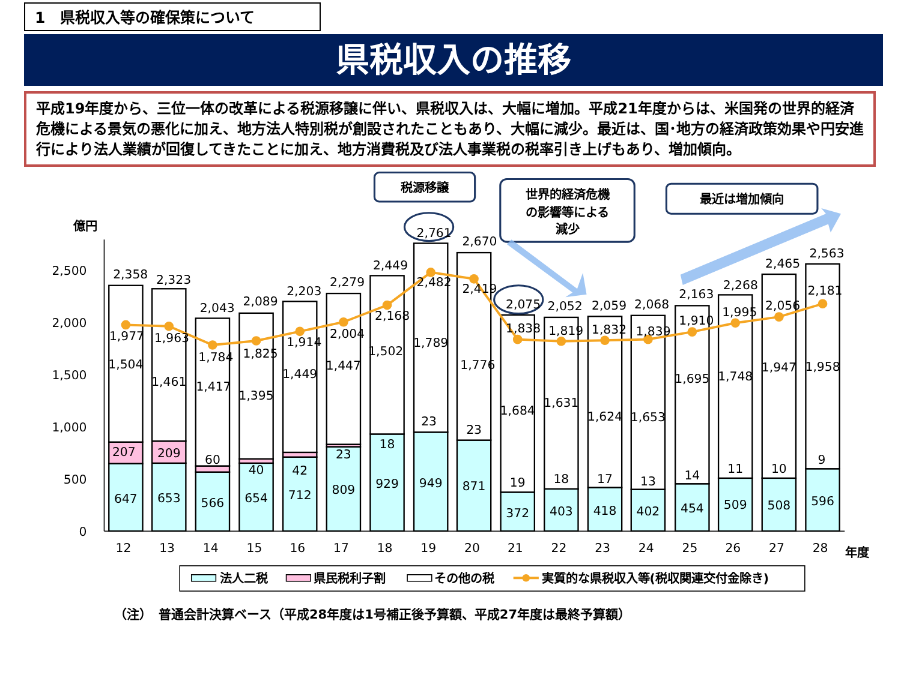1　県税収入等の確保策について
県税収入の推移
平成19年度から、三位一体の改革による税源移譲に伴い、県税収入は、大幅に増加。平成21年度からは、米国発の世界的経済危機による景気の悪化に加え、地方法人特別税が創設されたこともあり、大幅に減少。最近は、国･地方の経済政策効果や円安進行により法人業績が回復してきたことに加え、地方消費税及び法人事業税の税率引き上げもあり、増加傾向。
税源移譲
世界的経済危機
の影響等による
減少
最近は増加傾向
億円
2,500
2,000
1,500
1,000
500
0
2,358
1,977
1,504
207
647
2,323
1,963
1,461
209
653
2,043
1,784
1,417
60
566
2,089
1,825
1,395
40
654
2,203
1,914
1,449
42
712
2,279
2,004
1,447
23
809
2,449
2,168
1,502
18
929
2,761
2,482
1,789
23
949
2,670
2,419
1,776
23
871
2,075
1,838
1,684
19
372
2,052
1,819
1,631
18
403
2,059
1,832
1,624
17
418
2,068
1,839
1,653
13
402
2,163
1,910
1,695
14
454
2,268
1,995
1,748
11
509
2,465
2,056
1,947
10
508
2,563
2,181
1,958
9
596
12
13
14
15
16
17
18
19
20
21
22
23
24
25
26
27
28
年度
法人二税
県民税利子割
その他の税
実質的な県税収入等(税収関連交付金除き)
（注）　普通会計決算ベース（平成28年度は1号補正後予算額、平成27年度は最終予算額）